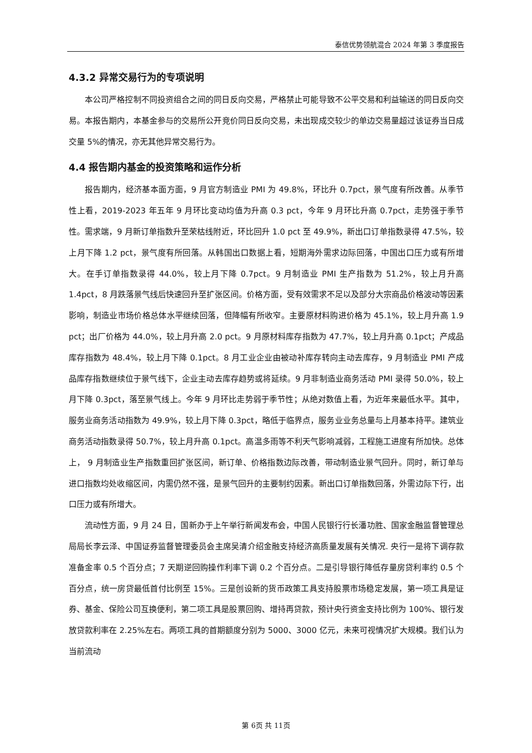泰信优势领航混合 2024 年第 3 季度报告
4.3.2 异常交易行为的专项说明
本公司严格控制不同投资组合之间的同日反向交易，严格禁止可能导致不公平交易和利益输送的同日反向交易。本报告期内，本基金参与的交易所公开竞价同日反向交易，未出现成交较少的单边交易量超过该证券当日成交量 5%的情况，亦无其他异常交易行为。
4.4 报告期内基金的投资策略和运作分析
报告期内，经济基本面方面，9 月官方制造业 PMI 为 49.8%，环比升 0.7pct，景气度有所改善。从季节性上看，2019-2023 年五年 9 月环比变动均值为升高 0.3 pct，今年 9 月环比升高 0.7pct，走势强于季节性。需求端，9 月新订单指数升至荣枯线附近，环比回升 1.0 pct 至 49.9%，新出口订单指数录得 47.5%，较上月下降 1.2 pct，景气度有所回落。从韩国出口数据上看，短期海外需求边际回落，中国出口压力或有所增大。在手订单指数录得 44.0%，较上月下降 0.7pct。9 月制造业 PMI 生产指数为 51.2%，较上月升高 1.4pct，8 月跌落景气线后快速回升至扩张区间。价格方面，受有效需求不足以及部分大宗商品价格波动等因素影响，制造业市场价格总体水平继续回落，但降幅有所收窄。主要原材料购进价格为 45.1%，较上月升高 1.9 pct；出厂价格为 44.0%，较上月升高 2.0 pct。9 月原材料库存指数为 47.7%，较上月升高 0.1pct；产成品库存指数为 48.4%，较上月下降 0.1pct。8 月工业企业由被动补库存转向主动去库存，9 月制造业 PMI 产成品库存指数继续位于景气线下，企业主动去库存趋势或将延续。9 月非制造业商务活动 PMI 录得 50.0%，较上月下降 0.3pct，落至景气线上。今年 9 月环比走势弱于季节性；从绝对数值上看，为近年来最低水平。其中，服务业商务活动指数为 49.9%，较上月下降 0.3pct，略低于临界点，服务业业务总量与上月基本持平。建筑业商务活动指数录得 50.7%，较上月升高 0.1pct。高温多雨等不利天气影响减弱，工程施工进度有所加快。总体上， 9 月制造业生产指数重回扩张区间，新订单、价格指数边际改善，带动制造业景气回升。同时，新订单与进口指数均处收缩区间，内需仍然不强，是景气回升的主要制约因素。新出口订单指数回落，外需边际下行，出口压力或有所增大。
流动性方面，9 月 24 日，国新办于上午举行新闻发布会，中国人民银行行长潘功胜、国家金融监督管理总局局长李云泽、中国证券监督管理委员会主席吴清介绍金融支持经济高质量发展有关情况. 央行一是将下调存款准备金率 0.5 个百分点；7 天期逆回购操作利率下调 0.2 个百分点。二是引导银行降低存量房贷利率约 0.5 个百分点，统一房贷最低首付比例至 15%。三是创设新的货币政策工具支持股票市场稳定发展，第一项工具是证券、基金、保险公司互换便利，第二项工具是股票回购、增持再贷款，预计央行资金支持比例为 100%、银行发放贷款利率在 2.25%左右。两项工具的首期额度分别为 5000、3000 亿元，未来可视情况扩大规模。我们认为当前流动
第 6页 共 11页